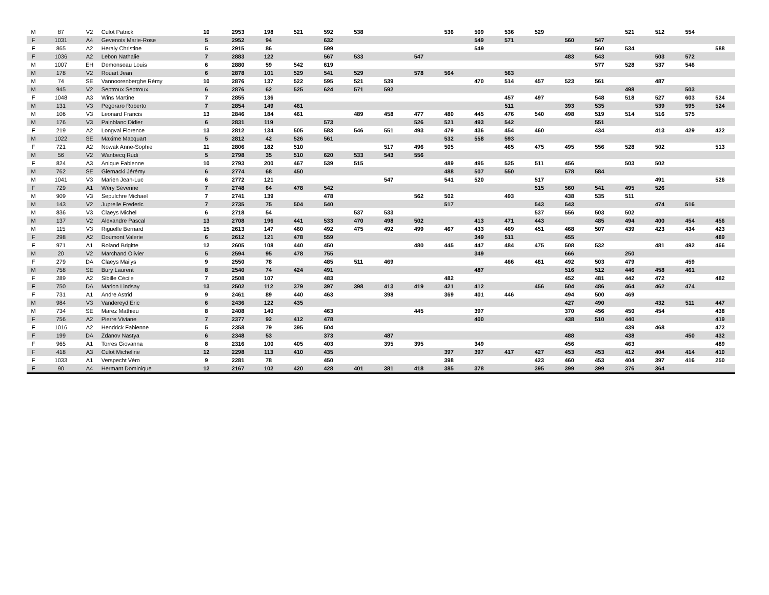| M | 87 | V2 | Culot Patrick | 10 | 2953 | 198 | 521 | 592 | 538 | | | 536 | 509 | 536 | 529 | | | 521 | 512 | 554 | |
| F | 1031 | A4 | Gevenois Marie-Rose | 5 | 2952 | 94 | | 632 | | | | | 549 | 571 | | 560 | 547 | | | | |
| F | 865 | A2 | Heraly Christine | 5 | 2915 | 86 | | 599 | | | | | 549 | | | | 560 | 534 | | | 588 |
| F | 1036 | A2 | Lebon Nathalie | 7 | 2883 | 122 | | 567 | 533 | | 547 | | | | | 483 | 543 | | 503 | 572 | |
| M | 1007 | EH | Demonseau Louis | 6 | 2880 | 59 | 542 | 619 | | | | | | | | | 577 | 528 | 537 | 546 | |
| M | 178 | V2 | Rouart Jean | 6 | 2878 | 101 | 529 | 541 | 529 | | 578 | 564 | | 563 | | | | | | | |
| M | 74 | SE | Vannoorenberghe Rémy | 10 | 2876 | 137 | 522 | 595 | 521 | 539 | | | 470 | 514 | 457 | 523 | 561 | | 487 | | |
| M | 945 | V2 | Septroux Septroux | 6 | 2876 | 62 | 525 | 624 | 571 | 592 | | | | | | | | 498 | | 503 | |
| F | 1048 | A3 | Wins Martine | 7 | 2855 | 136 | | | | | | | | 457 | 497 | | 548 | 518 | 527 | 603 | 524 |
| M | 131 | V3 | Pegoraro Roberto | 7 | 2854 | 149 | 461 | | | | | | | 511 | | 393 | 535 | | 539 | 595 | 524 |
| M | 106 | V3 | Leonard Francis | 13 | 2846 | 184 | 461 | | 489 | 458 | 477 | 480 | 445 | 476 | 540 | 498 | 519 | 514 | 516 | 575 | |
| M | 176 | V3 | Painblanc Didier | 6 | 2831 | 119 | | 573 | | | 526 | 521 | 493 | 542 | | | 551 | | | | |
| F | 219 | A2 | Longval Florence | 13 | 2812 | 134 | 505 | 583 | 546 | 551 | 493 | 479 | 436 | 454 | 460 | | 434 | | 413 | 429 | 422 |
| M | 1022 | SE | Maxime Macquart | 5 | 2812 | 42 | 526 | 561 | | | | 532 | 558 | 593 | | | | | | | |
| F | 721 | A2 | Nowak Anne-Sophie | 11 | 2806 | 182 | 510 | | | 517 | 496 | 505 | | 465 | 475 | 495 | 556 | 528 | 502 | | 513 |
| M | 56 | V2 | Wanbecq Rudi | 5 | 2798 | 35 | 510 | 620 | 533 | 543 | 556 | | | | | | | | | | |
| F | 824 | A3 | Anique Fabienne | 10 | 2793 | 200 | 467 | 539 | 515 | | | 489 | 495 | 525 | 511 | 456 | | 503 | 502 | | |
| M | 762 | SE | Giernacki Jérémy | 6 | 2774 | 68 | 450 | | | | | 488 | 507 | 550 | | 578 | 584 | | | | |
| M | 1041 | V3 | Marien Jean-Luc | 6 | 2772 | 121 | | | | 547 | | 541 | 520 | | 517 | | | | 491 | | 526 |
| F | 729 | A1 | Wéry Séverine | 7 | 2748 | 64 | 478 | 542 | | | | | | | 515 | 560 | 541 | 495 | 526 | | |
| M | 909 | V3 | Sepulchre Michael | 7 | 2741 | 139 | | 478 | | | 562 | 502 | | 493 | | 438 | 535 | 511 | | | |
| M | 143 | V2 | Juprelle Frederic | 7 | 2735 | 75 | 504 | 540 | | | | 517 | | | 543 | 543 | | | 474 | 516 | |
| M | 836 | V3 | Claeys Michel | 6 | 2718 | 54 | | | 537 | 533 | | | | | 537 | 556 | 503 | 502 | | | |
| M | 137 | V2 | Alexandre Pascal | 13 | 2708 | 196 | 441 | 533 | 470 | 498 | 502 | | 413 | 471 | 443 | | 485 | 494 | 400 | 454 | 456 |
| M | 115 | V3 | Riguelle Bernard | 15 | 2613 | 147 | 460 | 492 | 475 | 492 | 499 | 467 | 433 | 469 | 451 | 468 | 507 | 439 | 423 | 434 | 423 |
| F | 298 | A2 | Doumont Valerie | 6 | 2612 | 121 | 478 | 559 | | | | | 349 | 511 | | 455 | | | | | 489 |
| F | 971 | A1 | Roland Brigitte | 12 | 2605 | 108 | 440 | 450 | | | 480 | 445 | 447 | 484 | 475 | 508 | 532 | | 481 | 492 | 466 |
| M | 20 | V2 | Marchand Olivier | 5 | 2594 | 95 | 478 | 755 | | | | | 349 | | | 666 | | 250 | | | |
| F | 279 | DA | Claeys Mailys | 9 | 2550 | 78 | | 485 | 511 | 469 | | | | 466 | 481 | 492 | 503 | 479 | | 459 | |
| M | 758 | SE | Bury Laurent | 8 | 2540 | 74 | 424 | 491 | | | | | 487 | | | 516 | 512 | 446 | 458 | 461 | |
| F | 289 | A2 | Sibille Cécile | 7 | 2508 | 107 | | 483 | | | | 482 | | | | 452 | 481 | 442 | 472 | | 482 |
| F | 750 | DA | Marion Lindsay | 13 | 2502 | 112 | 379 | 397 | 398 | 413 | 419 | 421 | 412 | | 456 | 504 | 486 | 464 | 462 | 474 | |
| F | 731 | A1 | Andre Astrid | 9 | 2461 | 89 | 440 | 463 | | 398 | | 369 | 401 | 446 | | 494 | 500 | 469 | | | |
| M | 984 | V3 | Vandereyd Eric | 6 | 2436 | 122 | 435 | | | | | | | | | 427 | 490 | | 432 | 511 | 447 |
| M | 734 | SE | Marez Mathieu | 8 | 2408 | 140 | | 463 | | | 445 | | 397 | | | 370 | 456 | 450 | 454 | | 438 |
| F | 756 | A2 | Pierre Viviane | 7 | 2377 | 92 | 412 | 478 | | | | | 400 | | | 438 | 510 | 440 | | | 419 |
| F | 1016 | A2 | Hendrick Fabienne | 5 | 2358 | 79 | 395 | 504 | | | | | | | | | | 439 | 468 | | 472 |
| F | 199 | DA | Zdanov Nastya | 6 | 2348 | 53 | | 373 | | 487 | | | | | | 488 | | 438 | | 450 | 432 |
| F | 965 | A1 | Torres Giovanna | 8 | 2316 | 100 | 405 | 403 | | 395 | 395 | | 349 | | | 456 | | 463 | | | 489 |
| F | 418 | A3 | Culot Micheline | 12 | 2298 | 113 | 410 | 435 | | | | 397 | 397 | 417 | 427 | 453 | 453 | 412 | 404 | 414 | 410 |
| F | 1033 | A1 | Verspecht Véro | 9 | 2281 | 78 | | 450 | | | | 398 | | | 423 | 460 | 453 | 404 | 397 | 416 | 250 |
| F | 90 | A4 | Hermant Dominique | 12 | 2167 | 102 | 420 | 428 | 401 | 381 | 418 | 385 | 378 | | 395 | 399 | 399 | 376 | 364 | | |